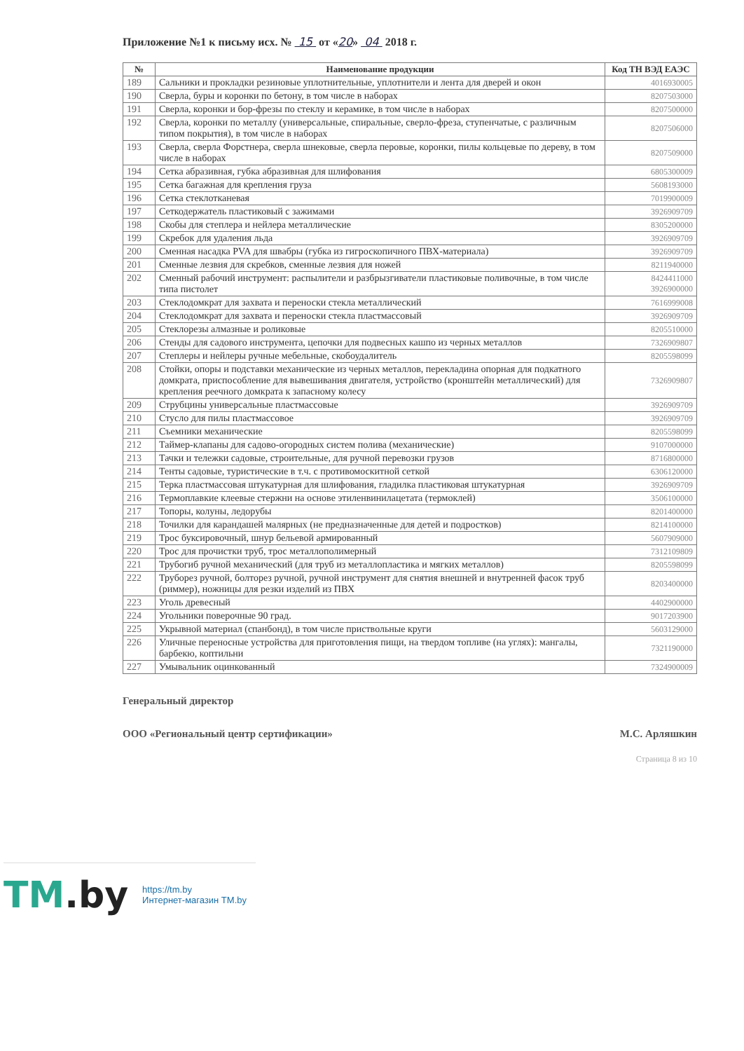Приложение №1 к письму исх. № 15 от «20» 04 2018 г.
| № | Наименование продукции | Код ТН ВЭД ЕАЭС |
| --- | --- | --- |
| 189 | Сальники и прокладки резиновые уплотнительные, уплотнители и лента для дверей и окон | 4016930005 |
| 190 | Сверла, буры и коронки по бетону, в том числе в наборах | 8207503000 |
| 191 | Сверла, коронки и бор-фрезы по стеклу и керамике, в том числе в наборах | 8207500000 |
| 192 | Сверла, коронки по металлу (универсальные, спиральные, сверло-фреза, ступенчатые, с различным типом покрытия), в том числе в наборах | 8207506000 |
| 193 | Сверла, сверла Форстнера, сверла шнековые, сверла перовые, коронки, пилы кольцевые по дереву, в том числе в наборах | 8207509000 |
| 194 | Сетка абразивная, губка абразивная для шлифования | 6805300009 |
| 195 | Сетка багажная для крепления груза | 5608193000 |
| 196 | Сетка стеклотканевая | 7019900009 |
| 197 | Сеткодержатель пластиковый с зажимами | 3926909709 |
| 198 | Скобы для степлера и нейлера металлические | 8305200000 |
| 199 | Скребок для удаления льда | 3926909709 |
| 200 | Сменная насадка PVA для швабры (губка из гигроскопичного ПВХ-материала) | 3926909709 |
| 201 | Сменные лезвия для скребков, сменные лезвия для ножей | 8211940000 |
| 202 | Сменный рабочий инструмент: распылители и разбрызгиватели пластиковые поливочные, в том числе типа пистолет | 8424411000 3926900000 |
| 203 | Стеклодомкрат для захвата и переноски стекла металлический | 7616999008 |
| 204 | Стеклодомкрат для захвата и переноски стекла пластмассовый | 3926909709 |
| 205 | Стеклорезы алмазные и роликовые | 8205510000 |
| 206 | Стенды для садового инструмента, цепочки для подвесных кашпо из черных металлов | 7326909807 |
| 207 | Степлеры и нейлеры ручные мебельные, скобоудалитель | 8205598099 |
| 208 | Стойки, опоры и подставки механические из черных металлов, перекладина опорная для подкатного домкрата, приспособление для вывешивания двигателя, устройство (кронштейн металлический) для крепления реечного домкрата к запасному колесу | 7326909807 |
| 209 | Струбцины универсальные пластмассовые | 3926909709 |
| 210 | Стусло для пилы пластмассовое | 3926909709 |
| 211 | Съемники механические | 8205598099 |
| 212 | Таймер-клапаны для садово-огородных систем полива (механические) | 9107000000 |
| 213 | Тачки и тележки садовые, строительные, для ручной перевозки грузов | 8716800000 |
| 214 | Тенты садовые, туристические в т.ч. с противомоскитной сеткой | 6306120000 |
| 215 | Терка пластмассовая штукатурная для шлифования, гладилка пластиковая штукатурная | 3926909709 |
| 216 | Термоплавкие клеевые стержни на основе этиленвинилацетата (термоклей) | 3506100000 |
| 217 | Топоры, колуны, ледорубы | 8201400000 |
| 218 | Точилки для карандашей малярных (не предназначенные для детей и подростков) | 8214100000 |
| 219 | Трос буксировочный, шнур бельевой армированный | 5607909000 |
| 220 | Трос для прочистки труб, трос металлополимерный | 7312109809 |
| 221 | Трубогиб ручной механический (для труб из металлопластика и мягких металлов) | 8205598099 |
| 222 | Труборез ручной, болторез ручной, ручной инструмент для снятия внешней и внутренней фасок труб (риммер), ножницы для резки изделий из ПВХ | 8203400000 |
| 223 | Уголь древесный | 4402900000 |
| 224 | Угольники поверочные 90 град. | 9017203900 |
| 225 | Укрывной материал (спанбонд), в том числе приствольные круги | 5603129000 |
| 226 | Уличные переносные устройства для приготовления пищи, на твердом топливе (на углях): мангалы, барбекю, коптильни | 7321190000 |
| 227 | Умывальник оцинкованный | 7324900009 |
Генеральный директор
ООО «Региональный центр сертификации» М.С. Арляшкин
Страница 8 из 10
TM.by
https://tm.by
Интернет-магазин TM.by